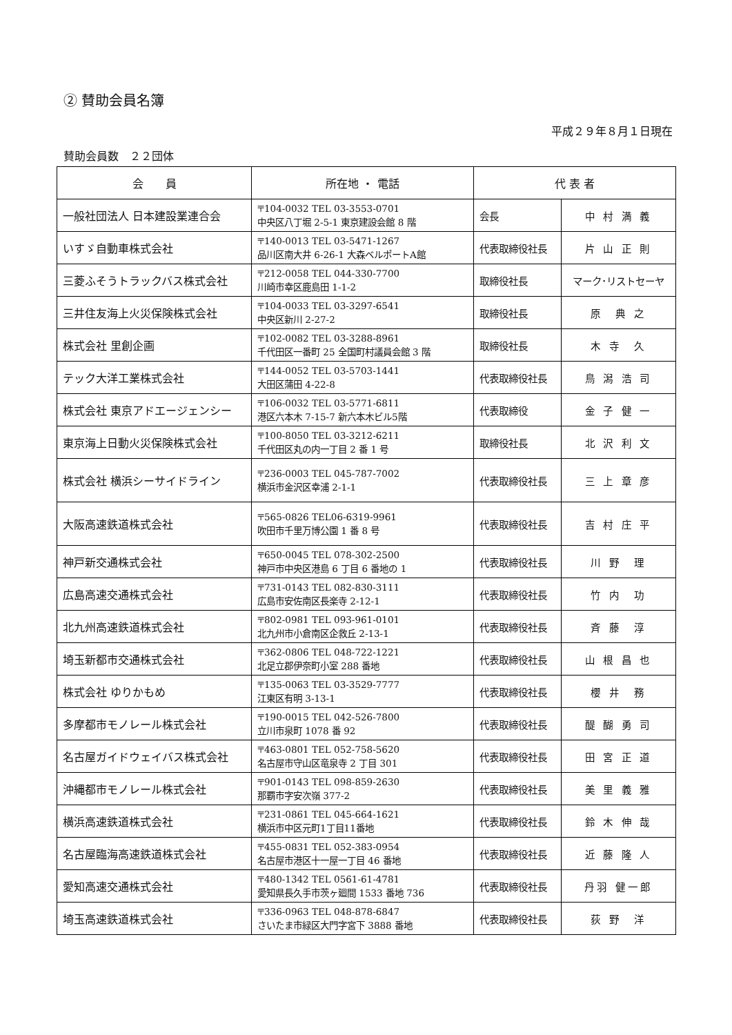② 賛助会員名簿
平成２９年８月１日現在
賛助会員数　２２団体
| 会 員 | 所在地 ・ 電話 | 代 表 者 | |
| --- | --- | --- | --- |
| 一般社団法人 日本建設業連合会 | 〒104-0032 TEL 03-3553-0701 中央区八丁堀 2-5-1 東京建設会館 8 階 | 会長 | 中 村 満 義 |
| いすゞ自動車株式会社 | 〒140-0013 TEL 03-5471-1267 品川区南大井 6-26-1 大森ベルポートA館 | 代表取締役社長 | 片 山 正 則 |
| 三菱ふそうトラックバス株式会社 | 〒212-0058 TEL 044-330-7700 川崎市幸区鹿島田 1-1-2 | 取締役社長 | マーク･リストセーヤ |
| 三井住友海上火災保険株式会社 | 〒104-0033 TEL 03-3297-6541 中央区新川 2-27-2 | 取締役社長 | 原 典 之 |
| 株式会社 里創企画 | 〒102-0082 TEL 03-3288-8961 千代田区一番町 25 全国町村議員会館 3 階 | 取締役社長 | 木 寺 久 |
| テック大洋工業株式会社 | 〒144-0052 TEL 03-5703-1441 大田区蒲田 4-22-8 | 代表取締役社長 | 鳥 潟 浩 司 |
| 株式会社 東京アドエージェンシー | 〒106-0032 TEL 03-5771-6811 港区六本木 7-15-7 新六本木ビル5階 | 代表取締役 | 金 子 健 一 |
| 東京海上日動火災保険株式会社 | 〒100-8050 TEL 03-3212-6211 千代田区丸の内一丁目 2 番 1 号 | 取締役社長 | 北 沢 利 文 |
| 株式会社 横浜シーサイドライン | 〒236-0003 TEL 045-787-7002 横浜市金沢区幸浦 2-1-1 | 代表取締役社長 | 三 上 章 彦 |
| 大阪高速鉄道株式会社 | 〒565-0826 TEL06-6319-9961 吹田市千里万博公園 1 番 8 号 | 代表取締役社長 | 吉 村 庄 平 |
| 神戸新交通株式会社 | 〒650-0045 TEL 078-302-2500 神戸市中央区港島 6 丁目 6 番地の 1 | 代表取締役社長 | 川 野 理 |
| 広島高速交通株式会社 | 〒731-0143 TEL 082-830-3111 広島市安佐南区長楽寺 2-12-1 | 代表取締役社長 | 竹 内 功 |
| 北九州高速鉄道株式会社 | 〒802-0981 TEL 093-961-0101 北九州市小倉南区企救丘 2-13-1 | 代表取締役社長 | 斉 藤 淳 |
| 埼玉新都市交通株式会社 | 〒362-0806 TEL 048-722-1221 北足立郡伊奈町小室 288 番地 | 代表取締役社長 | 山 根 昌 也 |
| 株式会社 ゆりかもめ | 〒135-0063 TEL 03-3529-7777 江東区有明 3-13-1 | 代表取締役社長 | 櫻 井 務 |
| 多摩都市モノレール株式会社 | 〒190-0015 TEL 042-526-7800 立川市泉町 1078 番 92 | 代表取締役社長 | 醍 醐 勇 司 |
| 名古屋ガイドウェイバス株式会社 | 〒463-0801 TEL 052-758-5620 名古屋市守山区竜泉寺 2 丁目 301 | 代表取締役社長 | 田 宮 正 道 |
| 沖縄都市モノレール株式会社 | 〒901-0143 TEL 098-859-2630 那覇市字安次嶺 377-2 | 代表取締役社長 | 美 里 義 雅 |
| 横浜高速鉄道株式会社 | 〒231-0861 TEL 045-664-1621 横浜市中区元町1丁目11番地 | 代表取締役社長 | 鈴 木 伸 哉 |
| 名古屋臨海高速鉄道株式会社 | 〒455-0831 TEL 052-383-0954 名古屋市港区十一屋一丁目 46 番地 | 代表取締役社長 | 近 藤 隆 人 |
| 愛知高速交通株式会社 | 〒480-1342 TEL 0561-61-4781 愛知県長久手市茨ヶ廻間 1533 番地 736 | 代表取締役社長 | 丹羽 健一郎 |
| 埼玉高速鉄道株式会社 | 〒336-0963 TEL 048-878-6847 さいたま市緑区大門字宮下 3888 番地 | 代表取締役社長 | 荻 野 洋 |